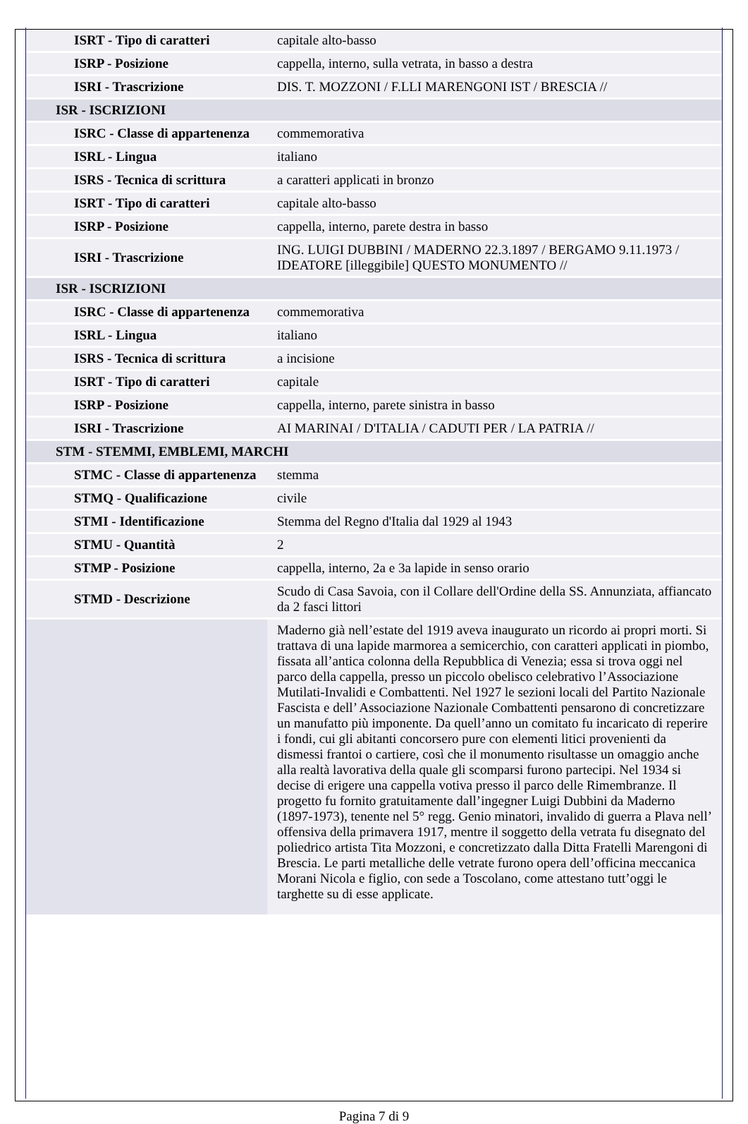| ISRT - Tipo di caratteri | capitale alto-basso |
| ISRP - Posizione | cappella, interno, sulla vetrata, in basso a destra |
| ISRI - Trascrizione | DIS. T. MOZZONI / F.LLI MARENGONI IST / BRESCIA // |
| ISR - ISCRIZIONI | |
| ISRC - Classe di appartenenza | commemorativa |
| ISRL - Lingua | italiano |
| ISRS - Tecnica di scrittura | a caratteri applicati in bronzo |
| ISRT - Tipo di caratteri | capitale alto-basso |
| ISRP - Posizione | cappella, interno, parete destra in basso |
| ISRI - Trascrizione | ING. LUIGI DUBBINI / MADERNO 22.3.1897 / BERGAMO 9.11.1973 / IDEATORE [illeggibile] QUESTO MONUMENTO // |
| ISR - ISCRIZIONI | |
| ISRC - Classe di appartenenza | commemorativa |
| ISRL - Lingua | italiano |
| ISRS - Tecnica di scrittura | a incisione |
| ISRT - Tipo di caratteri | capitale |
| ISRP - Posizione | cappella, interno, parete sinistra in basso |
| ISRI - Trascrizione | AI MARINAI / D'ITALIA / CADUTI PER / LA PATRIA // |
| STM - STEMMI, EMBLEMI, MARCHI | |
| STMC - Classe di appartenenza | stemma |
| STMQ - Qualificazione | civile |
| STMI - Identificazione | Stemma del Regno d'Italia dal 1929 al 1943 |
| STMU - Quantità | 2 |
| STMP - Posizione | cappella, interno, 2a e 3a lapide in senso orario |
| STMD - Descrizione | Scudo di Casa Savoia, con il Collare dell'Ordine della SS. Annunziata, affiancato da 2 fasci littori |
| | Maderno già nell’estate del 1919 aveva inaugurato un ricordo ai propri morti. Si trattava di una lapide marmorea a semicerchio, con caratteri applicati in piombo, fissata all’antica colonna della Repubblica di Venezia; essa si trova oggi nel parco della cappella, presso un piccolo obelisco celebrativo l’Associazione Mutilati-Invalidi e Combattenti. Nel 1927 le sezioni locali del Partito Nazionale Fascista e dell’ Associazione Nazionale Combattenti pensarono di concretizzare un manufatto più imponente. Da quell’anno un comitato fu incaricato di reperire i fondi, cui gli abitanti concorsero pure con elementi litici provenienti da dismessi frantoi o cartiere, così che il monumento risultasse un omaggio anche alla realtà lavorativa della quale gli scomparsi furono partecipi. Nel 1934 si decise di erigere una cappella votiva presso il parco delle Rimembranze. Il progetto fu fornito gratuitamente dall’ingegner Luigi Dubbini da Maderno (1897-1973), tenente nel 5° regg. Genio minatori, invalido di guerra a Plava nell’ offensiva della primavera 1917, mentre il soggetto della vetrata fu disegnato del poliedrico artista Tita Mozzoni, e concretizzato dalla Ditta Fratelli Marengoni di Brescia. Le parti metalliche delle vetrate furono opera dell’officina meccanica Morani Nicola e figlio, con sede a Toscolano, come attestano tutt’oggi le targhette su di esse applicate. |
Pagina 7 di 9